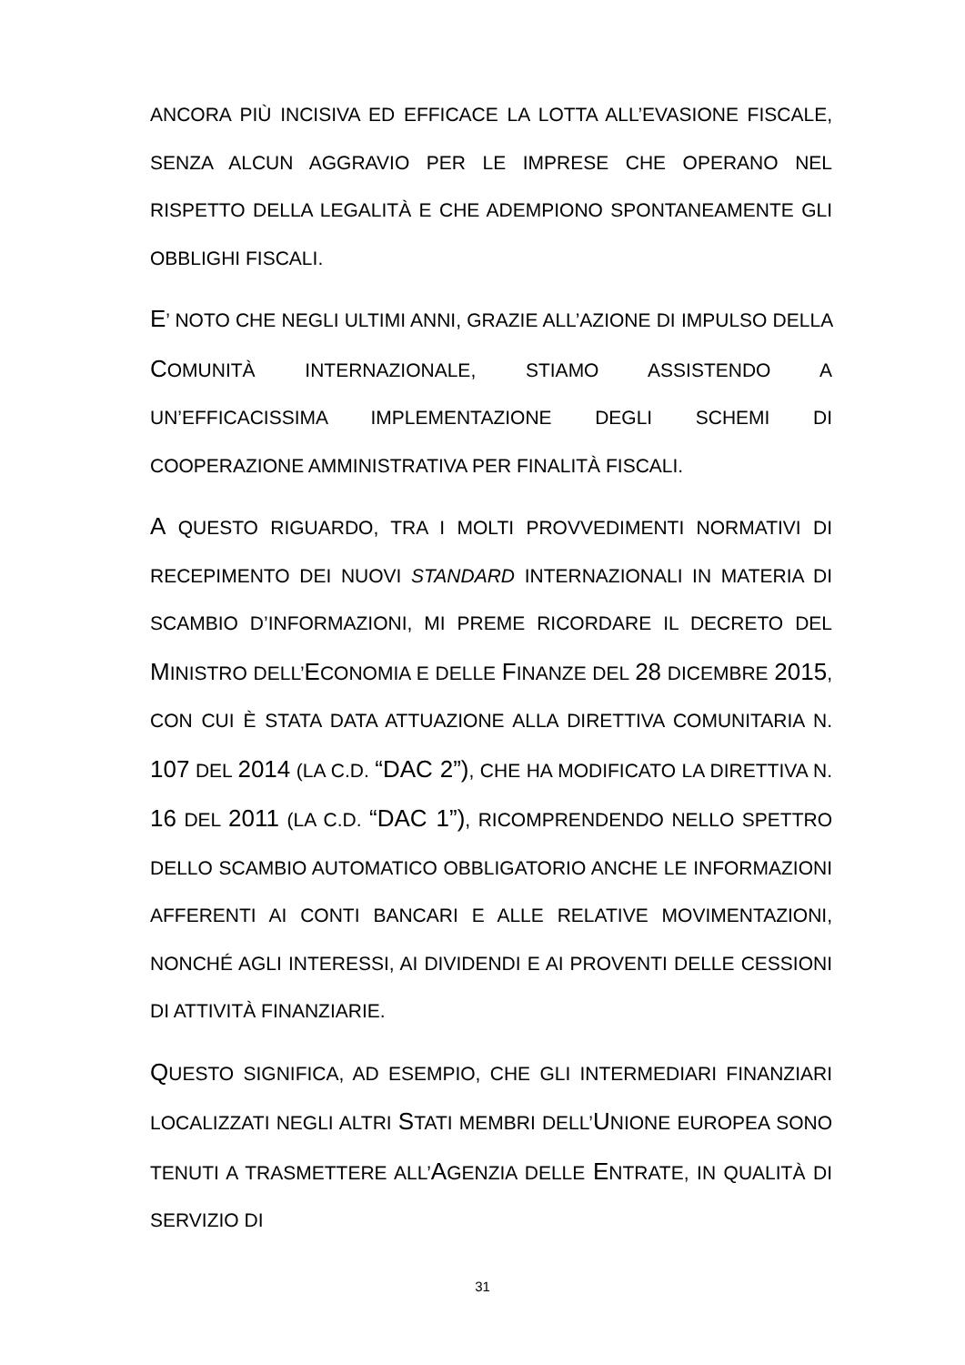ANCORA PIÙ INCISIVA ED EFFICACE LA LOTTA ALL’EVASIONE FISCALE, SENZA ALCUN AGGRAVIO PER LE IMPRESE CHE OPERANO NEL RISPETTO DELLA LEGALITÀ E CHE ADEMPIONO SPONTANEAMENTE GLI OBBLIGHI FISCALI.
E’ NOTO CHE NEGLI ULTIMI ANNI, GRAZIE ALL’AZIONE DI IMPULSO DELLA COMUNITÀ INTERNAZIONALE, STIAMO ASSISTENDO A UN’EFFICACISSIMA IMPLEMENTAZIONE DEGLI SCHEMI DI COOPERAZIONE AMMINISTRATIVA PER FINALITÀ FISCALI.
A QUESTO RIGUARDO, TRA I MOLTI PROVVEDIMENTI NORMATIVI DI RECEPIMENTO DEI NUOVI STANDARD INTERNAZIONALI IN MATERIA DI SCAMBIO D’INFORMAZIONI, MI PREME RICORDARE IL DECRETO DEL MINISTRO DELL’ECONOMIA E DELLE FINANZE DEL 28 DICEMBRE 2015, CON CUI È STATA DATA ATTUAZIONE ALLA DIRETTIVA COMUNITARIA N. 107 DEL 2014 (LA C.D. “DAC 2”), CHE HA MODIFICATO LA DIRETTIVA N. 16 DEL 2011 (LA C.D. “DAC 1”), RICOMPRENDENDO NELLO SPETTRO DELLO SCAMBIO AUTOMATICO OBBLIGATORIO ANCHE LE INFORMAZIONI AFFERENTI AI CONTI BANCARI E ALLE RELATIVE MOVIMENTAZIONI, NONCHÉ AGLI INTERESSI, AI DIVIDENDI E AI PROVENTI DELLE CESSIONI DI ATTIVITÀ FINANZIARIE.
QUESTO SIGNIFICA, AD ESEMPIO, CHE GLI INTERMEDIARI FINANZIARI LOCALIZZATI NEGLI ALTRI STATI MEMBRI DELL’UNIONE EUROPEA SONO TENUTI A TRASMETTERE ALL’AGENZIA DELLE ENTRATE, IN QUALITÀ DI SERVIZIO DI
31